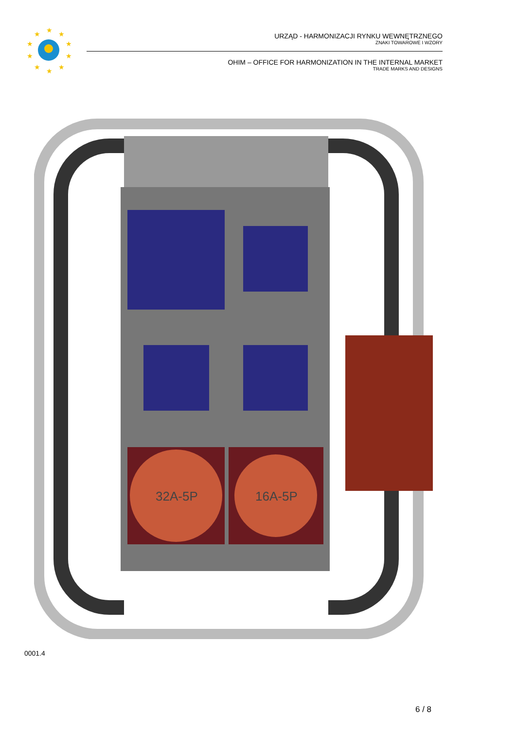★
★
★
★
★
★
★
★
★
★
URZĄD - HARMONIZACJI RYNKU WEWNĘTRZNEGO
ZNAKI TOWAROWE I WZORY
OHIM – OFFICE FOR HARMONIZATION IN THE INTERNAL MARKET
TRADE MARKS AND DESIGNS
32A-5P
16A-5P
0001.4
6 / 8